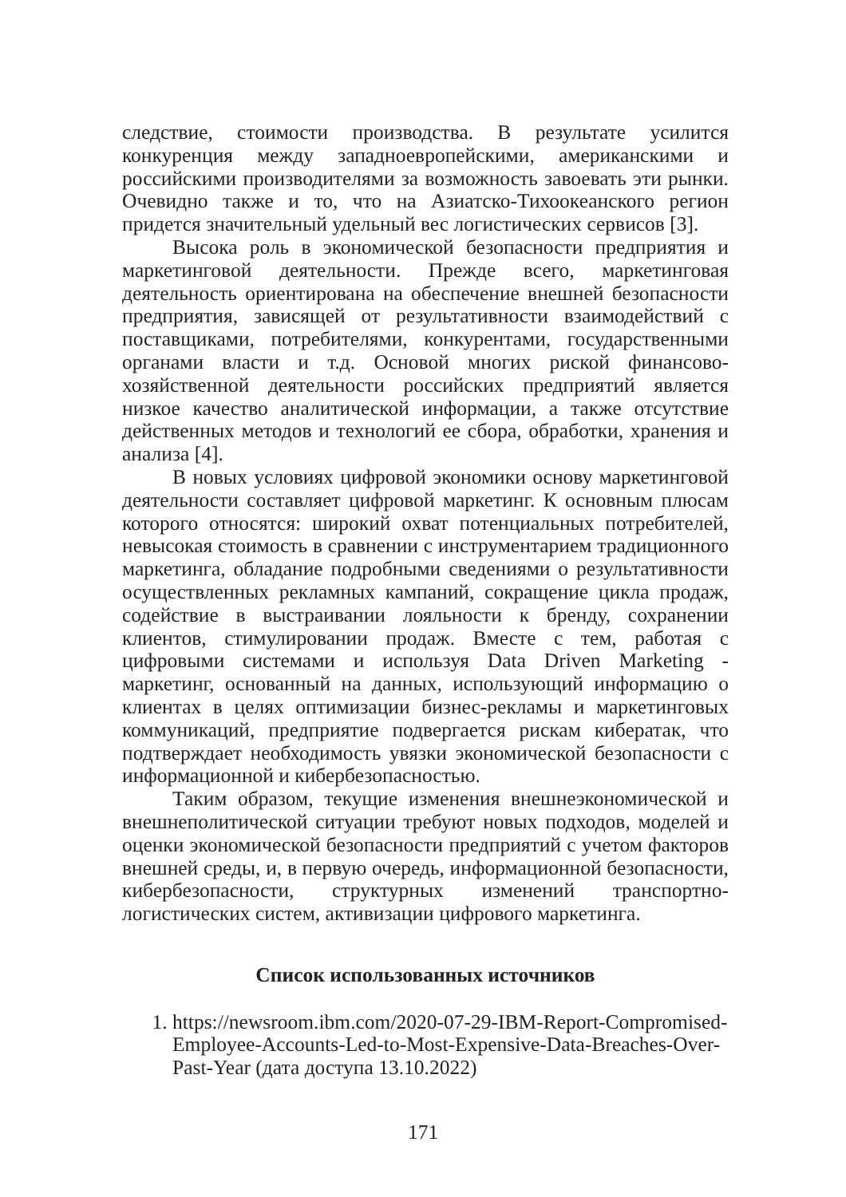следствие, стоимости производства. В результате усилится конкуренция между западноевропейскими, американскими и российскими производителями за возможность завоевать эти рынки. Очевидно также и то, что на Азиатско-Тихоокеанского регион придется значительный удельный вес логистических сервисов [3].
Высока роль в экономической безопасности предприятия и маркетинговой деятельности. Прежде всего, маркетинговая деятельность ориентирована на обеспечение внешней безопасности предприятия, зависящей от результативности взаимодействий с поставщиками, потребителями, конкурентами, государственными органами власти и т.д. Основой многих риской финансово-хозяйственной деятельности российских предприятий является низкое качество аналитической информации, а также отсутствие действенных методов и технологий ее сбора, обработки, хранения и анализа [4].
В новых условиях цифровой экономики основу маркетинговой деятельности составляет цифровой маркетинг. К основным плюсам которого относятся: широкий охват потенциальных потребителей, невысокая стоимость в сравнении с инструментарием традиционного маркетинга, обладание подробными сведениями о результативности осуществленных рекламных кампаний, сокращение цикла продаж, содействие в выстраивании лояльности к бренду, сохранении клиентов, стимулировании продаж. Вместе с тем, работая с цифровыми системами и используя Data Driven Marketing - маркетинг, основанный на данных, использующий информацию о клиентах в целях оптимизации бизнес-рекламы и маркетинговых коммуникаций, предприятие подвергается рискам кибератак, что подтверждает необходимость увязки экономической безопасности с информационной и кибербезопасностью.
Таким образом, текущие изменения внешнеэкономической и внешнеполитической ситуации требуют новых подходов, моделей и оценки экономической безопасности предприятий с учетом факторов внешней среды, и, в первую очередь, информационной безопасности, кибербезопасности, структурных изменений транспортно-логистических систем, активизации цифрового маркетинга.
Список использованных источников
1. https://newsroom.ibm.com/2020-07-29-IBM-Report-Compromised-Employee-Accounts-Led-to-Most-Expensive-Data-Breaches-Over-Past-Year (дата доступа 13.10.2022)
171